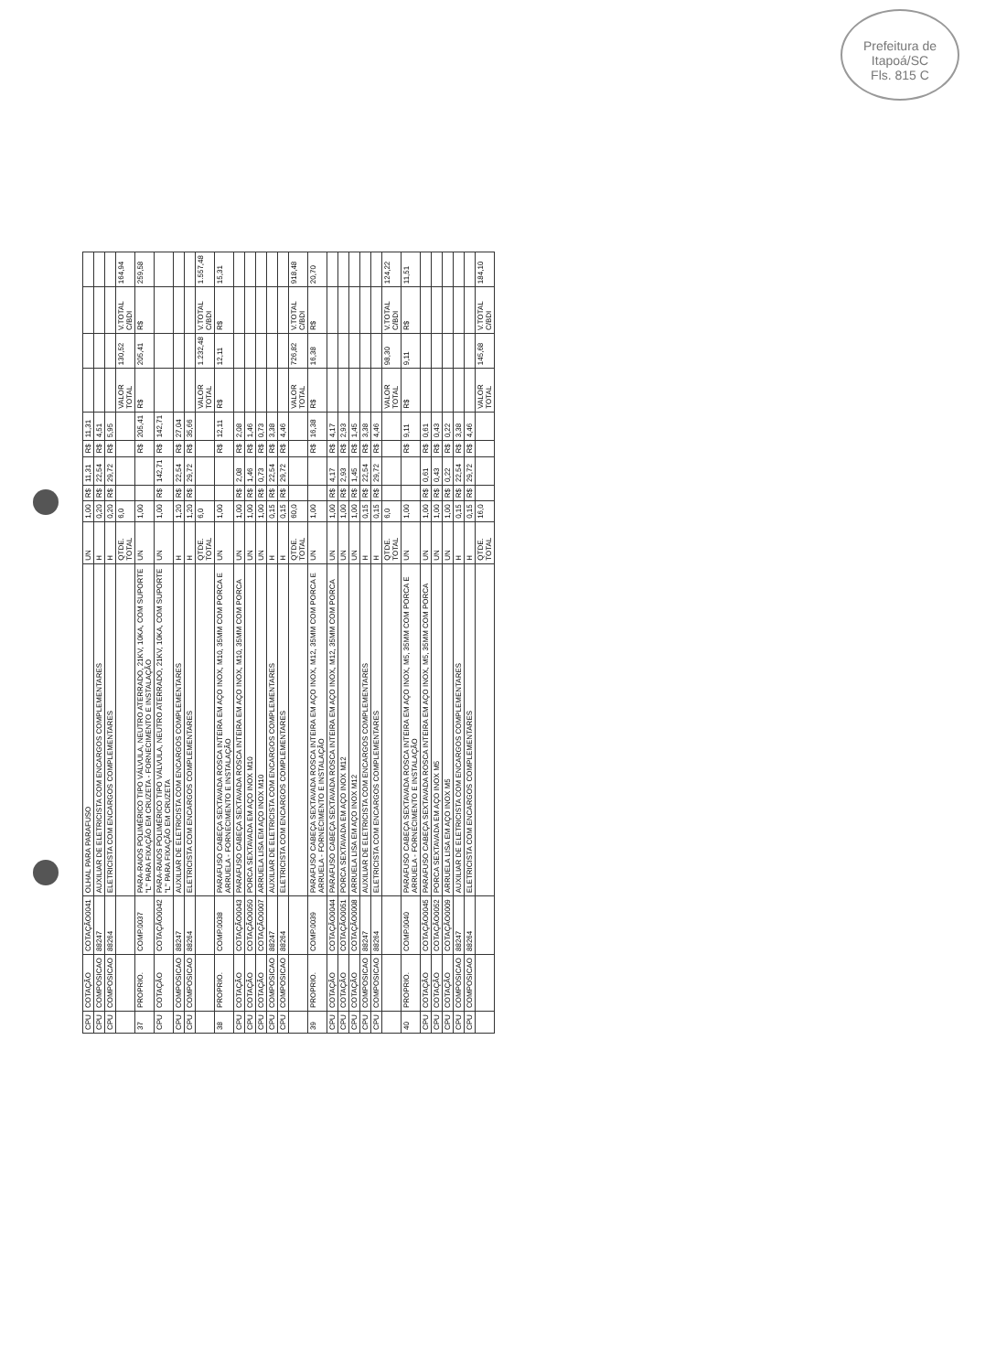Prefeitura de Itapoá/SC
Fls. 815 C
| CPU | COTAÇÃO | COTAÇÃO0041 | OLHAL PARA PARAFUSO | UN | 1,00 | R$ | 11,31 | R$ | 11,31 | | | | |
| CPU | COMPOSICAO | 88247 | AUXILIAR DE ELETRICISTA COM ENCARGOS COMPLEMENTARES | H | 0,20 | R$ | 22,54 | R$ | 4,51 | | | | |
| CPU | COMPOSICAO | 88264 | ELETRICISTA COM ENCARGOS COMPLEMENTARES | H | 0,20 | R$ | 29,72 | R$ | 5,95 | | | | |
| | | | | QTDE. TOTAL | 6,0 | | | | | VALOR TOTAL | 130,52 | V.TOTAL C/BDI | 164,94 |
| 37 | PROPRIO. | COMP.0037 | PARA-RAIOS POLIMÉRICO TIPO VÁLVULA, NEUTRO ATERRADO, 21KV, 10KA, COM SUPORTE "L" PARA FIXAÇÃO EM CRUZETA - FORNECIMENTO E INSTALAÇÃO | UN | 1,00 | | | R$ | 205,41 | R$ | 205,41 | R$ | 259,58 |
| CPU | COTAÇÃO | COTAÇÃO0042 | PARA-RAIOS POLIMÉRICO TIPO VÁLVULA, NEUTRO ATERRADO, 21KV, 10KA, COM SUPORTE "L" PARA FIXAÇÃO EM CRUZETA | UN | 1,00 | R$ | 142,71 | R$ | 142,71 | | | | |
| CPU | COMPOSICAO | 88247 | AUXILIAR DE ELETRICISTA COM ENCARGOS COMPLEMENTARES | H | 1,20 | R$ | 22,54 | R$ | 27,04 | | | | |
| CPU | COMPOSICAO | 88264 | ELETRICISTA COM ENCARGOS COMPLEMENTARES | H | 1,20 | R$ | 29,72 | R$ | 35,66 | | | | |
| | | | | QTDE. TOTAL | 6,0 | | | | | VALOR TOTAL | 1.232,48 | V.TOTAL C/BDI | 1.557,48 |
| 38 | PROPRIO. | COMP.0038 | PARAFUSO CABEÇA SEXTAVADA ROSCA INTEIRA EM AÇO INOX, M10, 35MM COM PORCA E ARRUELA - FORNECIMENTO E INSTALAÇÃO | UN | 1,00 | | | R$ | 12,11 | R$ | 12,11 | R$ | 15,31 |
| CPU | COTAÇÃO | COTAÇÃO0043 | PARAFUSO CABEÇA SEXTAVADA ROSCA INTEIRA EM AÇO INOX, M10, 35MM COM PORCA | UN | 1,00 | R$ | 2,08 | R$ | 2,08 | | | | |
| CPU | COTAÇÃO | COTAÇÃO0050 | PORCA SEXTAVADA EM AÇO INOX M10 | UN | 1,00 | R$ | 1,46 | R$ | 1,46 | | | | |
| CPU | COTAÇÃO | COTAÇÃO0007 | ARRUELA LISA EM AÇO INOX M10 | UN | 1,00 | R$ | 0,73 | R$ | 0,73 | | | | |
| CPU | COMPOSICAO | 88247 | AUXILIAR DE ELETRICISTA COM ENCARGOS COMPLEMENTARES | H | 0,15 | R$ | 22,54 | R$ | 3,38 | | | | |
| CPU | COMPOSICAO | 88264 | ELETRICISTA COM ENCARGOS COMPLEMENTARES | H | 0,15 | R$ | 29,72 | R$ | 4,46 | | | | |
| | | | | QTDE. TOTAL | 60,0 | | | | | VALOR TOTAL | 726,82 | V.TOTAL C/BDI | 918,48 |
| 39 | PROPRIO. | COMP.0039 | PARAFUSO CABEÇA SEXTAVADA ROSCA INTEIRA EM AÇO INOX, M12, 35MM COM PORCA E ARRUELA - FORNECIMENTO E INSTALAÇÃO | UN | 1,00 | | | R$ | 16,38 | R$ | 16,38 | R$ | 20,70 |
| CPU | COTAÇÃO | COTAÇÃO0044 | PARAFUSO CABEÇA SEXTAVADA ROSCA INTEIRA EM AÇO INOX, M12, 35MM COM PORCA | UN | 1,00 | R$ | 4,17 | R$ | 4,17 | | | | |
| CPU | COTAÇÃO | COTAÇÃO0051 | PORCA SEXTAVADA EM AÇO INOX M12 | UN | 1,00 | R$ | 2,93 | R$ | 2,93 | | | | |
| CPU | COTAÇÃO | COTAÇÃO0008 | ARRUELA LISA EM AÇO INOX M12 | UN | 1,00 | R$ | 1,45 | R$ | 1,45 | | | | |
| CPU | COMPOSICAO | 88247 | AUXILIAR DE ELETRICISTA COM ENCARGOS COMPLEMENTARES | H | 0,15 | R$ | 22,54 | R$ | 3,38 | | | | |
| CPU | COMPOSICAO | 88264 | ELETRICISTA COM ENCARGOS COMPLEMENTARES | H | 0,15 | R$ | 29,72 | R$ | 4,46 | | | | |
| | | | | QTDE. TOTAL | 6,0 | | | | | VALOR TOTAL | 98,30 | V.TOTAL C/BDI | 124,22 |
| 40 | PROPRIO. | COMP.0040 | PARAFUSO CABEÇA SEXTAVADA ROSCA INTEIRA EM AÇO INOX, M5, 35MM COM PORCA E ARRUELA - FORNECIMENTO E INSTALAÇÃO | UN | 1,00 | | | R$ | 9,11 | R$ | 9,11 | R$ | 11,51 |
| CPU | COTAÇÃO | COTAÇÃO0045 | PARAFUSO CABEÇA SEXTAVADA ROSCA INTEIRA EM AÇO INOX, M5, 35MM COM PORCA | UN | 1,00 | R$ | 0,61 | R$ | 0,61 | | | | |
| CPU | COTAÇÃO | COTAÇÃO0052 | PORCA SEXTAVADA EM AÇO INOX M5 | UN | 1,00 | R$ | 0,43 | R$ | 0,43 | | | | |
| CPU | COTAÇÃO | COTAÇÃO0009 | ARRUELA LISA EM AÇO INOX M5 | UN | 1,00 | R$ | 0,22 | R$ | 0,22 | | | | |
| CPU | COMPOSICAO | 88247 | AUXILIAR DE ELETRICISTA COM ENCARGOS COMPLEMENTARES | H | 0,15 | R$ | 22,54 | R$ | 3,38 | | | | |
| CPU | COMPOSICAO | 88264 | ELETRICISTA COM ENCARGOS COMPLEMENTARES | H | 0,15 | R$ | 29,72 | R$ | 4,46 | | | | |
| | | | | QTDE. TOTAL | 16,0 | | | | | VALOR TOTAL | 145,68 | V.TOTAL C/BDI | 184,10 |